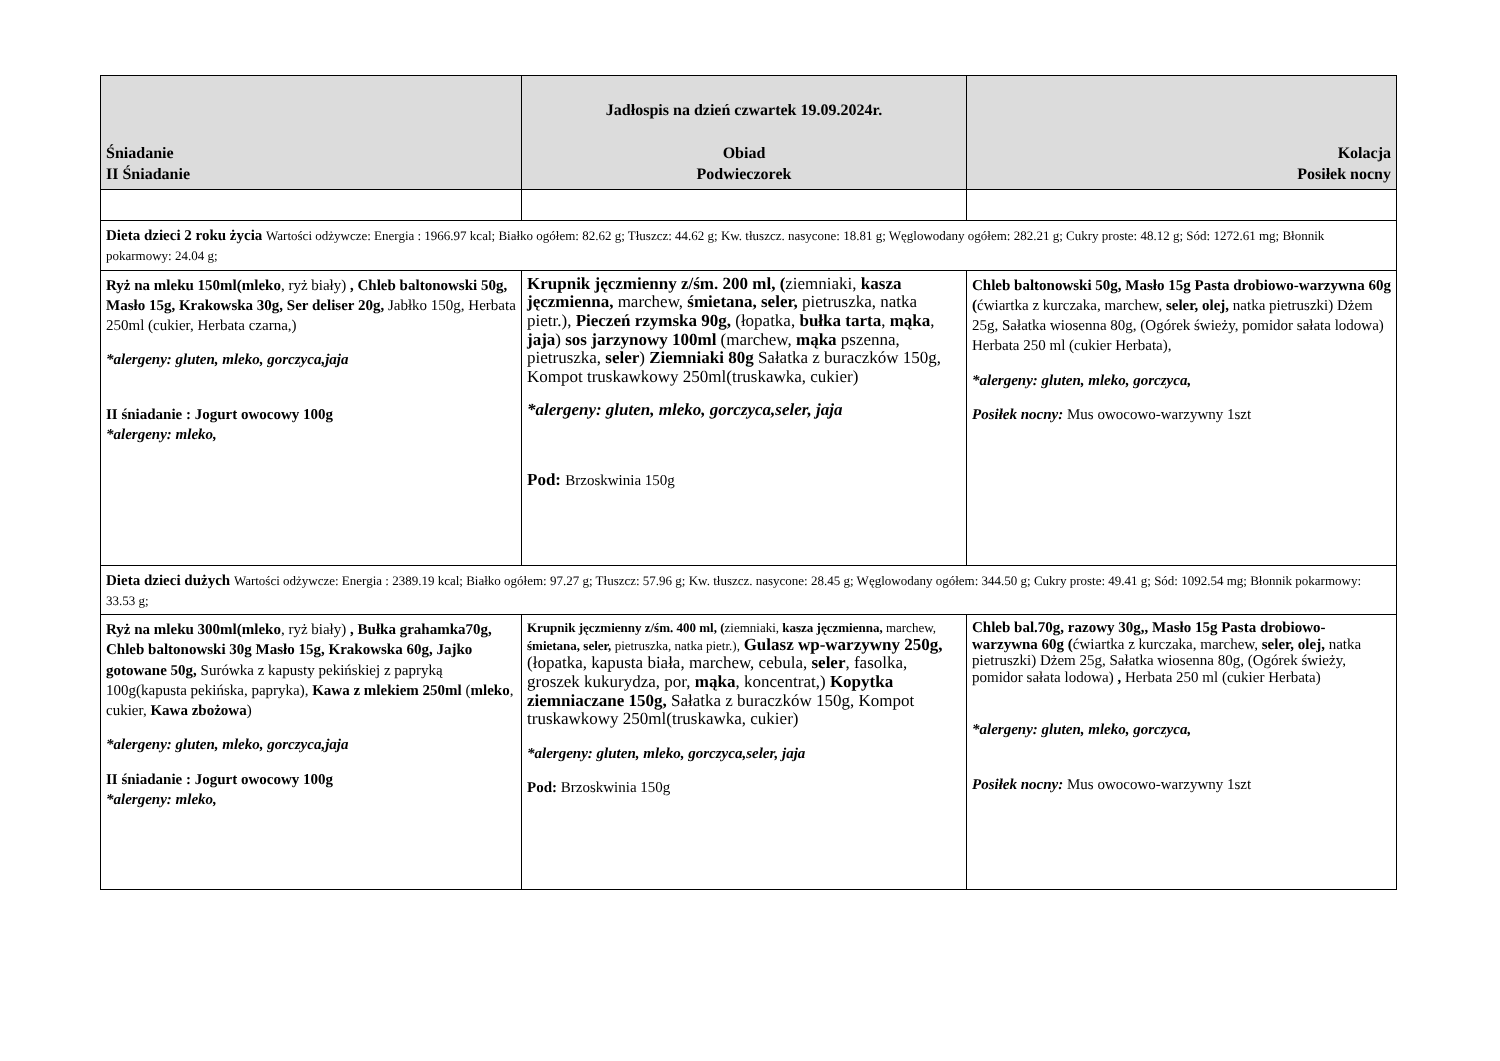| Śniadanie II Śniadanie | Jadłospis na dzień czwartek 19.09.2024r. Obiad Podwieczorek | Kolacja Posiłek nocny |
| --- | --- | --- |
| Dieta dzieci 2 roku życia Wartości odżywcze: Energia : 1966.97 kcal; Białko ogółem: 82.62 g; Tłuszcz: 44.62 g; Kw. tłuszcz. nasycone: 18.81 g; Węglowodany ogółem: 282.21 g; Cukry proste: 48.12 g; Sód: 1272.61 mg; Błonnik pokarmowy: 24.04 g; | | |
| Ryż na mleku 150ml(mleko , ryż biały) , Chleb baltonowski 50g, Masło 15g, Krakowska 30g, Ser deliser 20g, Jabłko 150g, Herbata 250ml (cukier, Herbata czarna,) *alergeny: gluten, mleko, gorczyca,jaja II śniadanie : Jogurt owocowy 100g *alergeny: mleko, | Krupnik jęczmienny z/śm. 200 ml, ( ziemniaki, kasza jęczmienna, marchew, śmietana, seler, pietruszka, natka pietr.), Pieczeń rzymska 90g, (łopatka, bułka tarta , mąka , jaja ) sos jarzynowy 100ml (marchew, mąka pszenna, pietruszka, seler ) Ziemniaki 80g Sałatka z buraczków 150g, Kompot truskawkowy 250ml(truskawka, cukier) *alergeny: gluten, mleko, gorczyca,seler, jaja Pod: Brzoskwinia 150g | Chleb baltonowski 50g, Masło 15g Pasta drobiowo-warzywna 60g ( ćwiartka z kurczaka, marchew, seler, olej, natka pietruszki) Dżem 25g, Sałatka wiosenna 80g, (Ogórek świeży, pomidor sałata lodowa) Herbata 250 ml (cukier Herbata), *alergeny: gluten, mleko, gorczyca, Posiłek nocny: Mus owocowo-warzywny 1szt |
| Dieta dzieci dużych Wartości odżywcze: Energia : 2389.19 kcal; Białko ogółem: 97.27 g; Tłuszcz: 57.96 g; Kw. tłuszcz. nasycone: 28.45 g; Węglowodany ogółem: 344.50 g; Cukry proste: 49.41 g; Sód: 1092.54 mg; Błonnik pokarmowy: 33.53 g; | | |
| Ryż na mleku 300ml(mleko , ryż biały) , Bułka grahamka70g, Chleb baltonowski 30g Masło 15g, Krakowska 60g, Jajko gotowane 50g, Surówka z kapusty pekińskiej z papryką 100g(kapusta pekińska, papryka), Kawa z mlekiem 250ml ( mleko , cukier, Kawa zbożowa ) *alergeny: gluten, mleko, gorczyca,jaja II śniadanie : Jogurt owocowy 100g *alergeny: mleko, | Krupnik jęczmienny z/śm. 400 ml, ( ziemniaki, kasza jęczmienna, marchew, śmietana, seler, pietruszka, natka pietr.), Gulasz wp-warzywny 250g, (łopatka, kapusta biała, marchew, cebula, seler , fasolka, groszek kukurydza, por, mąka , koncentrat,) Kopytka ziemniaczane 150g, Sałatka z buraczków 150g, Kompot truskawkowy 250ml(truskawka, cukier) *alergeny: gluten, mleko, gorczyca,seler, jaja Pod: Brzoskwinia 150g | Chleb bal.70g, razowy 30g,, Masło 15g Pasta drobiowo-warzywna 60g ( ćwiartka z kurczaka, marchew, seler, olej, natka pietruszki) Dżem 25g, Sałatka wiosenna 80g, (Ogórek świeży, pomidor sałata lodowa) , Herbata 250 ml (cukier Herbata) *alergeny: gluten, mleko, gorczyca, Posiłek nocny: Mus owocowo-warzywny 1szt |